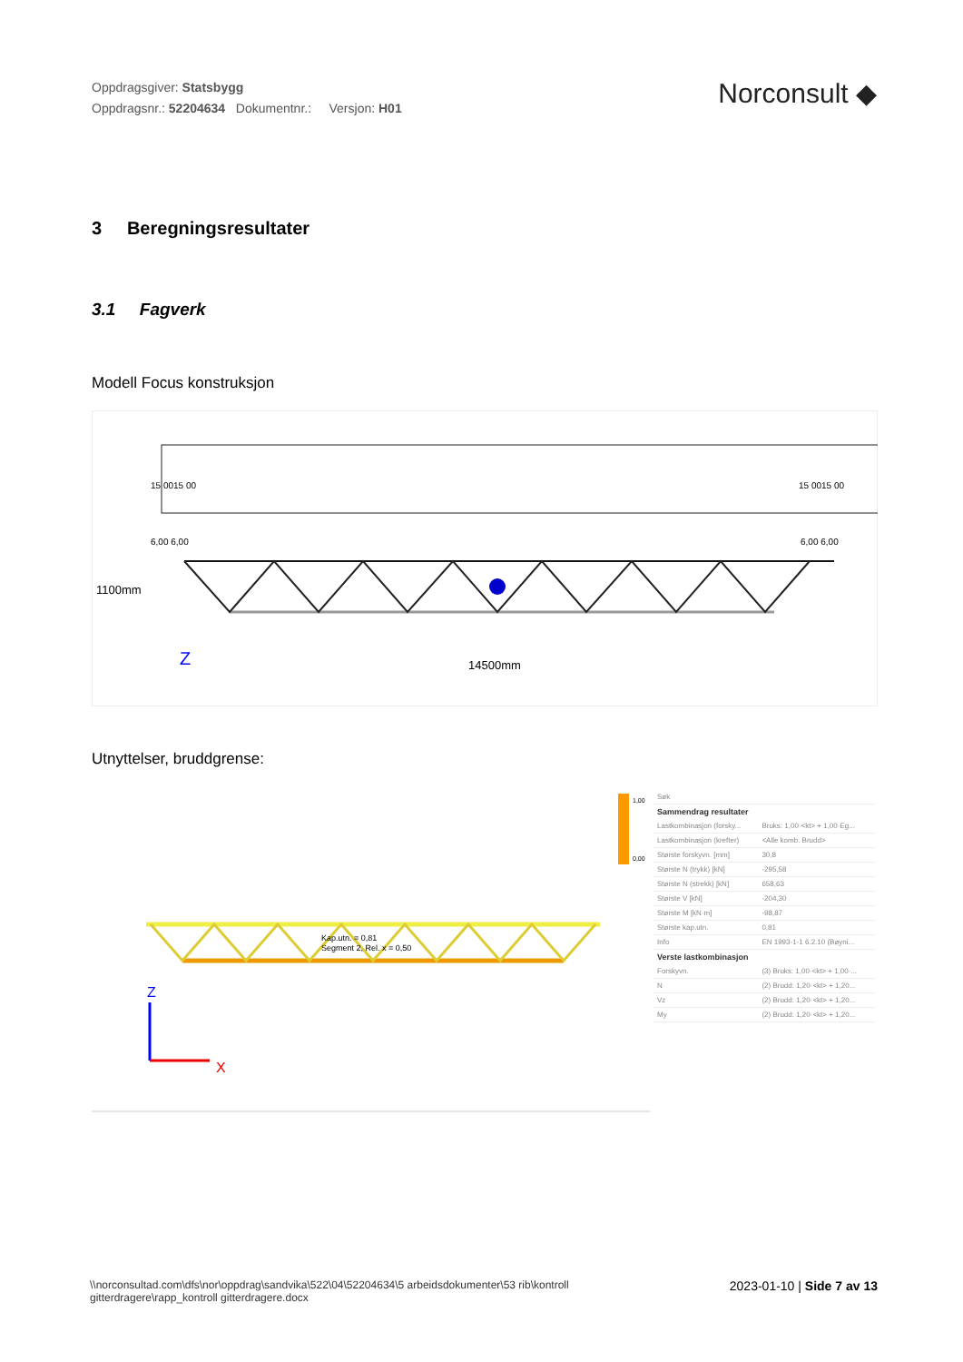Oppdragsgiver: Statsbygg
Oppdragsnr.: 52204634 Dokumentnr.: Versjon: H01
Norconsult ◆
3 Beregningsresultater
3.1 Fagverk
Modell Focus konstruksjon
15 0015 00
15 0015 00
6,00 6,00
6,00 6,00
1100mm
14500mm
Z
Utnyttelser, bruddgrense:
1,00
0,00
Kap.utn. = 0,81
Segment 2, Rel. x = 0,50
Z
X
| Søk | |
| Sammendrag resultater | |
| Lastkombinasjon (forsky... | Bruks: 1,00·<kt> + 1,00·Eg... |
| Lastkombinasjon (krefter) | <Alle komb. Brudd> |
| Største forskyvn. [mm] | 30,8 |
| Største N (trykk) [kN] | -295,58 |
| Største N (strekk) [kN] | 658,63 |
| Største V [kN] | -204,30 |
| Største M [kN·m] | -98,87 |
| Største kap.utn. | 0,81 |
| Info | EN 1993-1-1 6.2.10 (Bøyni... |
| Verste lastkombinasjon | |
| Forskyvn. | (3) Bruks: 1,00·<kt> + 1,00·... |
| N | (2) Brudd: 1,20·<kt> + 1,20... |
| Vz | (2) Brudd: 1,20·<kt> + 1,20... |
| My | (2) Brudd: 1,20·<kt> + 1,20... |
\\norconsultad.com\dfs\nor\oppdrag\sandvika\522\04\52204634\5 arbeidsdokumenter\53 rib\kontroll gitterdragere\rapp_kontroll gitterdragere.docx
2023-01-10 | Side 7 av 13